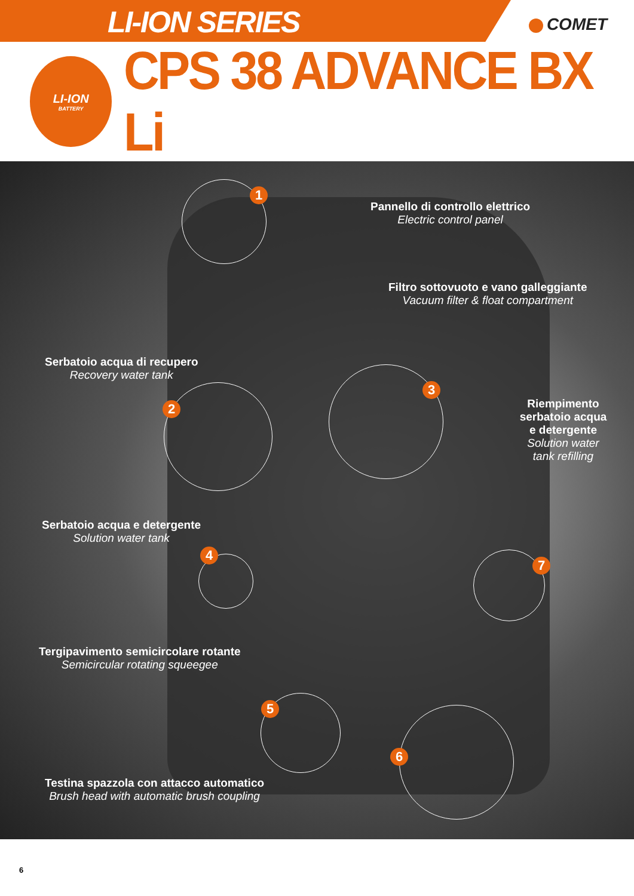LI-ION SERIES
COMET
LI-ION
BATTERY
CPS 38 ADVANCE BX Li
Pannello di controllo elettrico
Electric control panel
1
Filtro sottovuoto e vano galleggiante
Vacuum filter & float compartment
3
Serbatoio acqua di recupero
Recovery water tank
2
Riempimento serbatoio acqua e detergente
Solution water tank refilling
7
Serbatoio acqua e detergente
Solution water tank
4
Tergipavimento semicircolare rotante
Semicircular rotating squeegee
5
6
Testina spazzola con attacco automatico
Brush head with automatic brush coupling
6